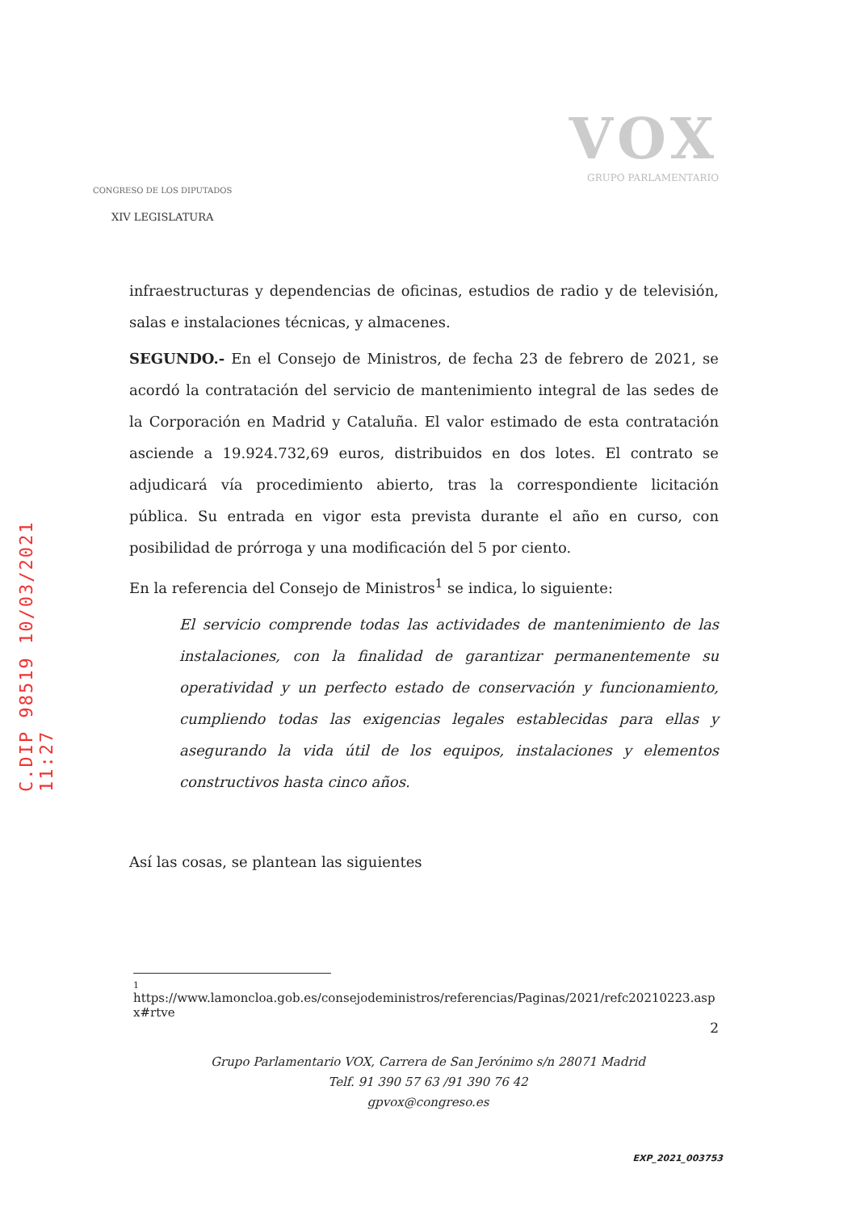C.DIP 98519 10/03/2021 11:27
CONGRESO DE LOS DIPUTADOS
XIV LEGISLATURA
VOX
GRUPO PARLAMENTARIO
infraestructuras y dependencias de oficinas, estudios de radio y de televisión, salas e instalaciones técnicas, y almacenes.
SEGUNDO.- En el Consejo de Ministros, de fecha 23 de febrero de 2021, se acordó la contratación del servicio de mantenimiento integral de las sedes de la Corporación en Madrid y Cataluña. El valor estimado de esta contratación asciende a 19.924.732,69 euros, distribuidos en dos lotes. El contrato se adjudicará vía procedimiento abierto, tras la correspondiente licitación pública. Su entrada en vigor esta prevista durante el año en curso, con posibilidad de prórroga y una modificación del 5 por ciento.
En la referencia del Consejo de Ministros<sup>1</sup> se indica, lo siguiente:
El servicio comprende todas las actividades de mantenimiento de las instalaciones, con la finalidad de garantizar permanentemente su operatividad y un perfecto estado de conservación y funcionamiento, cumpliendo todas las exigencias legales establecidas para ellas y asegurando la vida útil de los equipos, instalaciones y elementos constructivos hasta cinco años.
Así las cosas, se plantean las siguientes
1
https://www.lamoncloa.gob.es/consejodeministros/referencias/Paginas/2021/refc20210223.aspx#rtve
2
Grupo Parlamentario VOX, Carrera de San Jerónimo s/n 28071 Madrid
Telf. 91 390 57 63 /91 390 76 42
gpvox@congreso.es
EXP_2021_003753